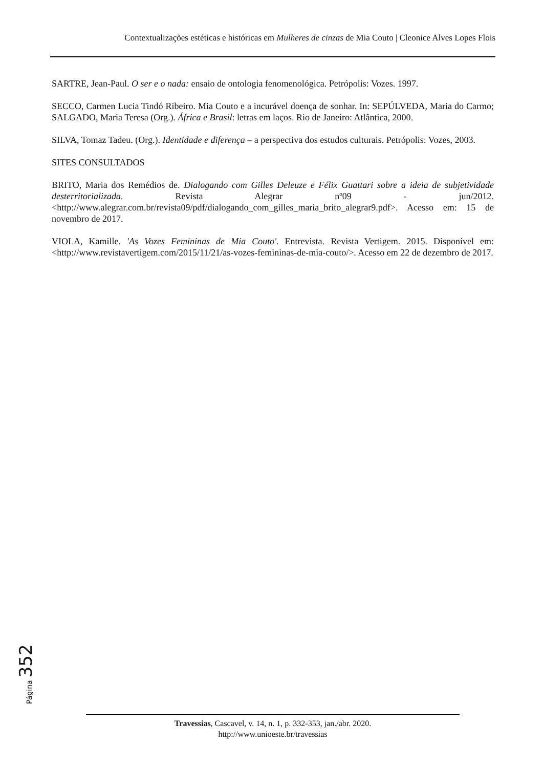Contextualizações estéticas e históricas em Mulheres de cinzas de Mia Couto | Cleonice Alves Lopes Flois
SARTRE, Jean-Paul. O ser e o nada: ensaio de ontologia fenomenológica. Petrópolis: Vozes. 1997.
SECCO, Carmen Lucia Tindó Ribeiro. Mia Couto e a incurável doença de sonhar. In: SEPÚLVEDA, Maria do Carmo; SALGADO, Maria Teresa (Org.). África e Brasil: letras em laços. Rio de Janeiro: Atlântica, 2000.
SILVA, Tomaz Tadeu. (Org.). Identidade e diferença – a perspectiva dos estudos culturais. Petrópolis: Vozes, 2003.
SITES CONSULTADOS
BRITO, Maria dos Remédios de. Dialogando com Gilles Deleuze e Félix Guattari sobre a ideia de subjetividade desterritorializada. Revista Alegrar nº09 - jun/2012. <http://www.alegrar.com.br/revista09/pdf/dialogando_com_gilles_maria_brito_alegrar9.pdf>. Acesso em: 15 de novembro de 2017.
VIOLA, Kamille. 'As Vozes Femininas de Mia Couto'. Entrevista. Revista Vertigem. 2015. Disponível em: <http://www.revistavertigem.com/2015/11/21/as-vozes-femininas-de-mia-couto/>. Acesso em 22 de dezembro de 2017.
Página 352
Travessias, Cascavel, v. 14, n. 1, p. 332-353, jan./abr. 2020.
http://www.unioeste.br/travessias